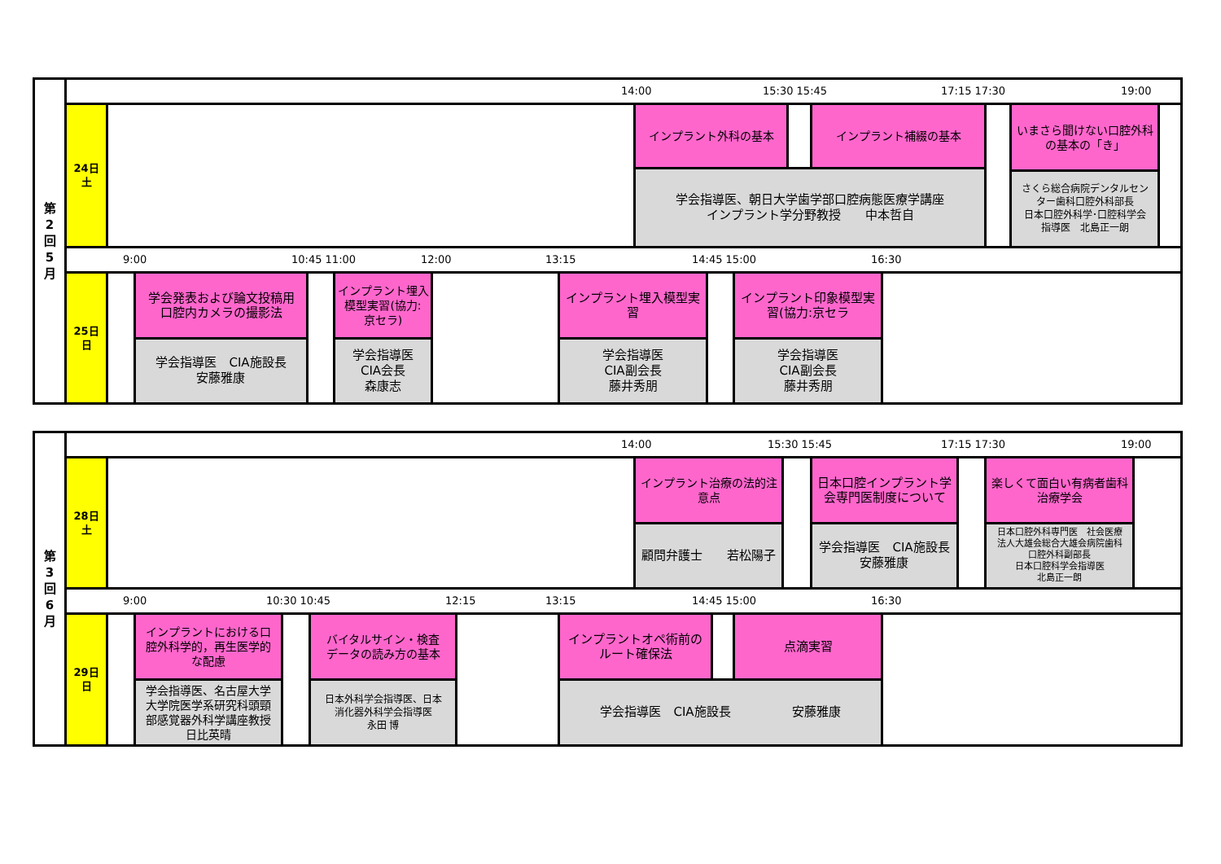第
2
回
5
月
14:00 15:30 15:45 17:15 17:30 19:00
24日
土
インプラント外科の基本 インプラント補綴の基本
学会指導医、朝日大学歯学部口腔病態医療学講座
インプラント学分野教授　　中本哲自
いまさら聞けない口腔外科
の基本の「き」
さくら総合病院デンタルセン
ター歯科口腔外科部長
日本口腔外科学･口腔科学会
指導医　北島正一朗
9:00 10:45 11:00 12:00 13:15 14:45 15:00 16:30
25日
日
学会発表および論文投稿用
口腔内カメラの撮影法
学会指導医　CIA施設長
安藤雅康
インプラント埋入
模型実習(協力:
京セラ)
学会指導医
CIA会長
森康志
インプラント埋入模型実
習
学会指導医
CIA副会長
藤井秀朋
インプラント印象模型実
習(協力:京セラ
学会指導医
CIA副会長
藤井秀朋
第
3
回
6
月
14:00 15:30 15:45 17:15 17:30 19:00
28日
土
インプラント治療の法的注
意点
顧問弁護士　　若松陽子
日本口腔インプラント学
会専門医制度について
学会指導医　CIA施設長
安藤雅康
楽しくて面白い有病者歯科
治療学会
日本口腔外科専門医　社会医療
法人大雄会総合大雄会病院歯科
口腔外科副部長
日本口腔科学会指導医
北島正一朗
9:00 10:30 10:45 12:15 13:15 14:45 15:00 16:30
29日
日
インプラントにおける口
腔外科学的，再生医学的
な配慮
学会指導医、名古屋大学
大学院医学系研究科頭頸
部感覚器外科学講座教授
日比英晴
バイタルサイン・検査
データの読み方の基本
日本外科学会指導医、日本
消化器外科学会指導医
永田 博
インプラントオペ術前の
ルート確保法
点滴実習
学会指導医　CIA施設長　　　　　安藤雅康